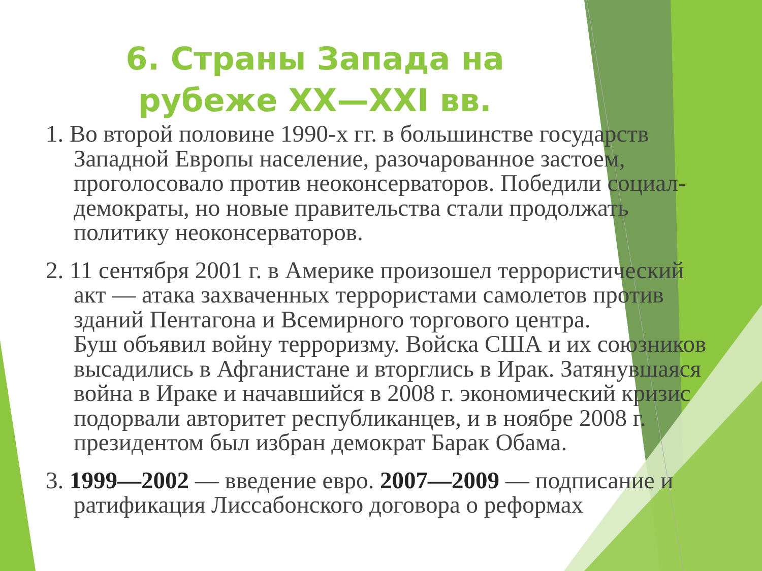6. Страны Запада на рубеже XX—XXI вв.
1. Во второй половине 1990-х гг. в большинстве государств Западной Европы население, разочарованное застоем, проголосовало против неоконсерваторов. Победили социал-демократы, но новые правительства стали продолжать
политику неоконсерваторов.
2. 11 сентября 2001 г. в Америке произошел террористический акт — атака захваченных террористами самолетов против зданий Пентагона и Всемирного торгового центра.
Буш объявил войну терроризму. Войска США и их союзников высадились в Афганистане и вторглись в Ирак. Затянувшаяся война в Ираке и начавшийся в 2008 г. экономический кризис подорвали авторитет республиканцев, и в ноябре 2008 г.
президентом был избран демократ Барак Обама.
3. 1999—2002 — введение евро. 2007—2009 — подписание и ратификация Лиссабонского договора о реформах